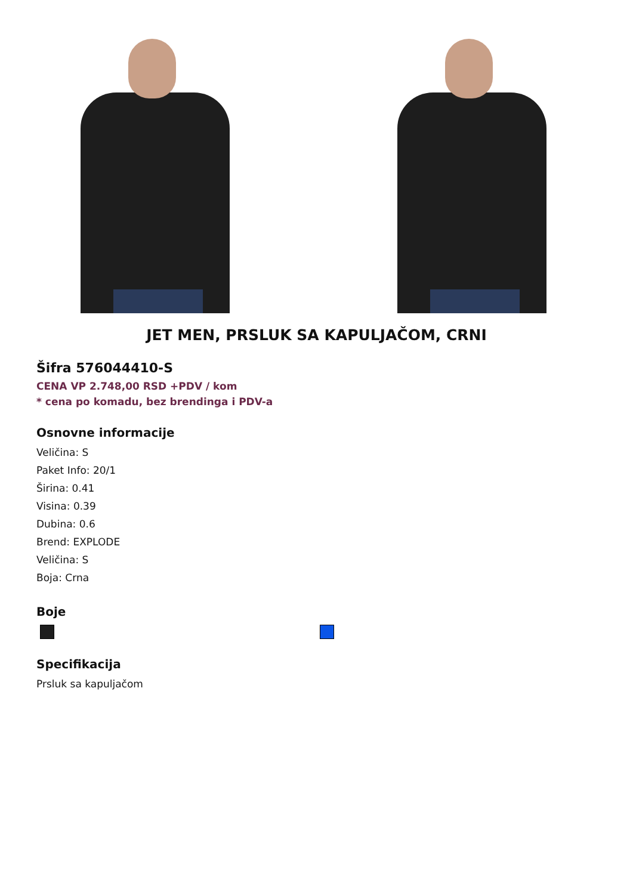JET MEN, PRSLUK SA KAPULJAČOM, CRNI
Šifra 576044410-S
CENA VP 2.748,00 RSD +PDV / kom
* cena po komadu, bez brendinga i PDV-a
Osnovne informacije
Veličina: S
Paket Info: 20/1
Širina: 0.41
Visina: 0.39
Dubina: 0.6
Brend: EXPLODE
Veličina: S
Boja: Crna
Boje
Specifikacija
Prsluk sa kapuljačom